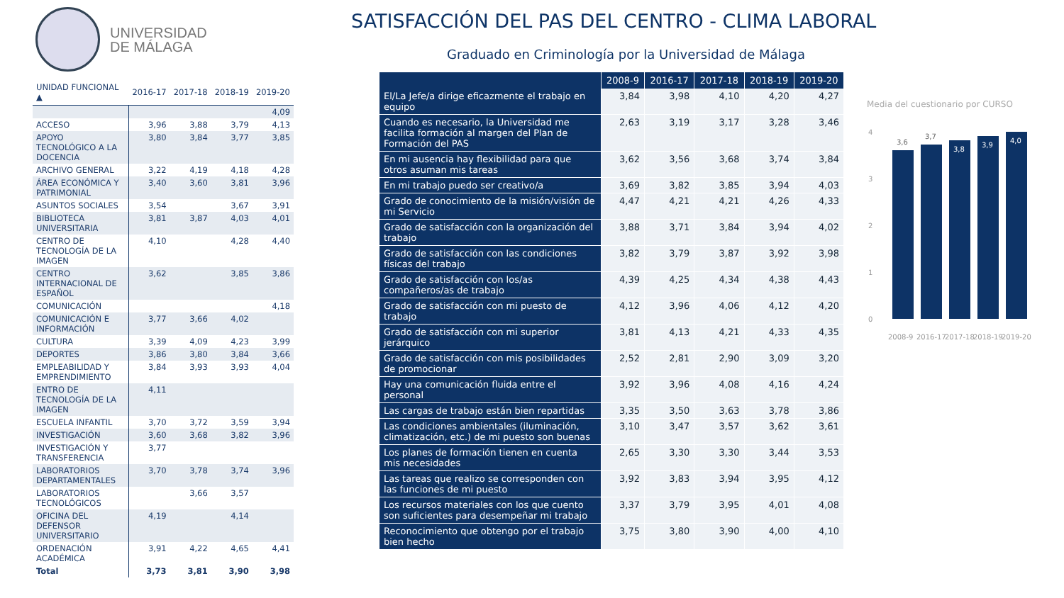UNIVERSIDAD
DE MÁLAGA
SATISFACCIÓN DEL PAS DEL CENTRO - CLIMA LABORAL
Graduado en Criminología por la Universidad de Málaga
| UNIDAD FUNCIONAL ▲ | 2016-17 | 2017-18 | 2018-19 | 2019-20 |
| --- | --- | --- | --- | --- |
| | | | | 4,09 |
| ACCESO | 3,96 | 3,88 | 3,79 | 4,13 |
| APOYO TECNOLÓGICO A LA DOCENCIA | 3,80 | 3,84 | 3,77 | 3,85 |
| ARCHIVO GENERAL | 3,22 | 4,19 | 4,18 | 4,28 |
| ÁREA ECONÓMICA Y PATRIMONIAL | 3,40 | 3,60 | 3,81 | 3,96 |
| ASUNTOS SOCIALES | 3,54 | | 3,67 | 3,91 |
| BIBLIOTECA UNIVERSITARIA | 3,81 | 3,87 | 4,03 | 4,01 |
| CENTRO DE TECNOLOGÍA DE LA IMAGEN | 4,10 | | 4,28 | 4,40 |
| CENTRO INTERNACIONAL DE ESPAÑOL | 3,62 | | 3,85 | 3,86 |
| COMUNICACIÓN | | | | 4,18 |
| COMUNICACIÓN E INFORMACIÓN | 3,77 | 3,66 | 4,02 | |
| CULTURA | 3,39 | 4,09 | 4,23 | 3,99 |
| DEPORTES | 3,86 | 3,80 | 3,84 | 3,66 |
| EMPLEABILIDAD Y EMPRENDIMIENTO | 3,84 | 3,93 | 3,93 | 4,04 |
| ENTRO DE TECNOLOGÍA DE LA IMAGEN | 4,11 | | | |
| ESCUELA INFANTIL | 3,70 | 3,72 | 3,59 | 3,94 |
| INVESTIGACIÓN | 3,60 | 3,68 | 3,82 | 3,96 |
| INVESTIGACIÓN Y TRANSFERENCIA | 3,77 | | | |
| LABORATORIOS DEPARTAMENTALES | 3,70 | 3,78 | 3,74 | 3,96 |
| LABORATORIOS TECNOLÓGICOS | | 3,66 | 3,57 | |
| OFICINA DEL DEFENSOR UNIVERSITARIO | 4,19 | | 4,14 | |
| ORDENACIÓN ACADÉMICA | 3,91 | 4,22 | 4,65 | 4,41 |
| Total | 3,73 | 3,81 | 3,90 | 3,98 |
| | 2008-9 | 2016-17 | 2017-18 | 2018-19 | 2019-20 |
| --- | --- | --- | --- | --- | --- |
| El/La Jefe/a dirige eficazmente el trabajo en equipo | 3,84 | 3,98 | 4,10 | 4,20 | 4,27 |
| Cuando es necesario, la Universidad me facilita formación al margen del Plan de Formación del PAS | 2,63 | 3,19 | 3,17 | 3,28 | 3,46 |
| En mi ausencia hay flexibilidad para que otros asuman mis tareas | 3,62 | 3,56 | 3,68 | 3,74 | 3,84 |
| En mi trabajo puedo ser creativo/a | 3,69 | 3,82 | 3,85 | 3,94 | 4,03 |
| Grado de conocimiento de la misión/visión de mi Servicio | 4,47 | 4,21 | 4,21 | 4,26 | 4,33 |
| Grado de satisfacción con la organización del trabajo | 3,88 | 3,71 | 3,84 | 3,94 | 4,02 |
| Grado de satisfacción con las condiciones físicas del trabajo | 3,82 | 3,79 | 3,87 | 3,92 | 3,98 |
| Grado de satisfacción con los/as compañeros/as de trabajo | 4,39 | 4,25 | 4,34 | 4,38 | 4,43 |
| Grado de satisfacción con mi puesto de trabajo | 4,12 | 3,96 | 4,06 | 4,12 | 4,20 |
| Grado de satisfacción con mi superior jerárquico | 3,81 | 4,13 | 4,21 | 4,33 | 4,35 |
| Grado de satisfacción con mis posibilidades de promocionar | 2,52 | 2,81 | 2,90 | 3,09 | 3,20 |
| Hay una comunicación fluida entre el personal | 3,92 | 3,96 | 4,08 | 4,16 | 4,24 |
| Las cargas de trabajo están bien repartidas | 3,35 | 3,50 | 3,63 | 3,78 | 3,86 |
| Las condiciones ambientales (iluminación, climatización, etc.) de mi puesto son buenas | 3,10 | 3,47 | 3,57 | 3,62 | 3,61 |
| Los planes de formación tienen en cuenta mis necesidades | 2,65 | 3,30 | 3,30 | 3,44 | 3,53 |
| Las tareas que realizo se corresponden con las funciones de mi puesto | 3,92 | 3,83 | 3,94 | 3,95 | 4,12 |
| Los recursos materiales con los que cuento son suficientes para desempeñar mi trabajo | 3,37 | 3,79 | 3,95 | 4,01 | 4,08 |
| Reconocimiento que obtengo por el trabajo bien hecho | 3,75 | 3,80 | 3,90 | 4,00 | 4,10 |
Media del cuestionario por CURSO
4
3
2
1
0
3,6
3,7
3,8
3,9
4,0
2008-9
2016-17
2017-18
2018-19
2019-20